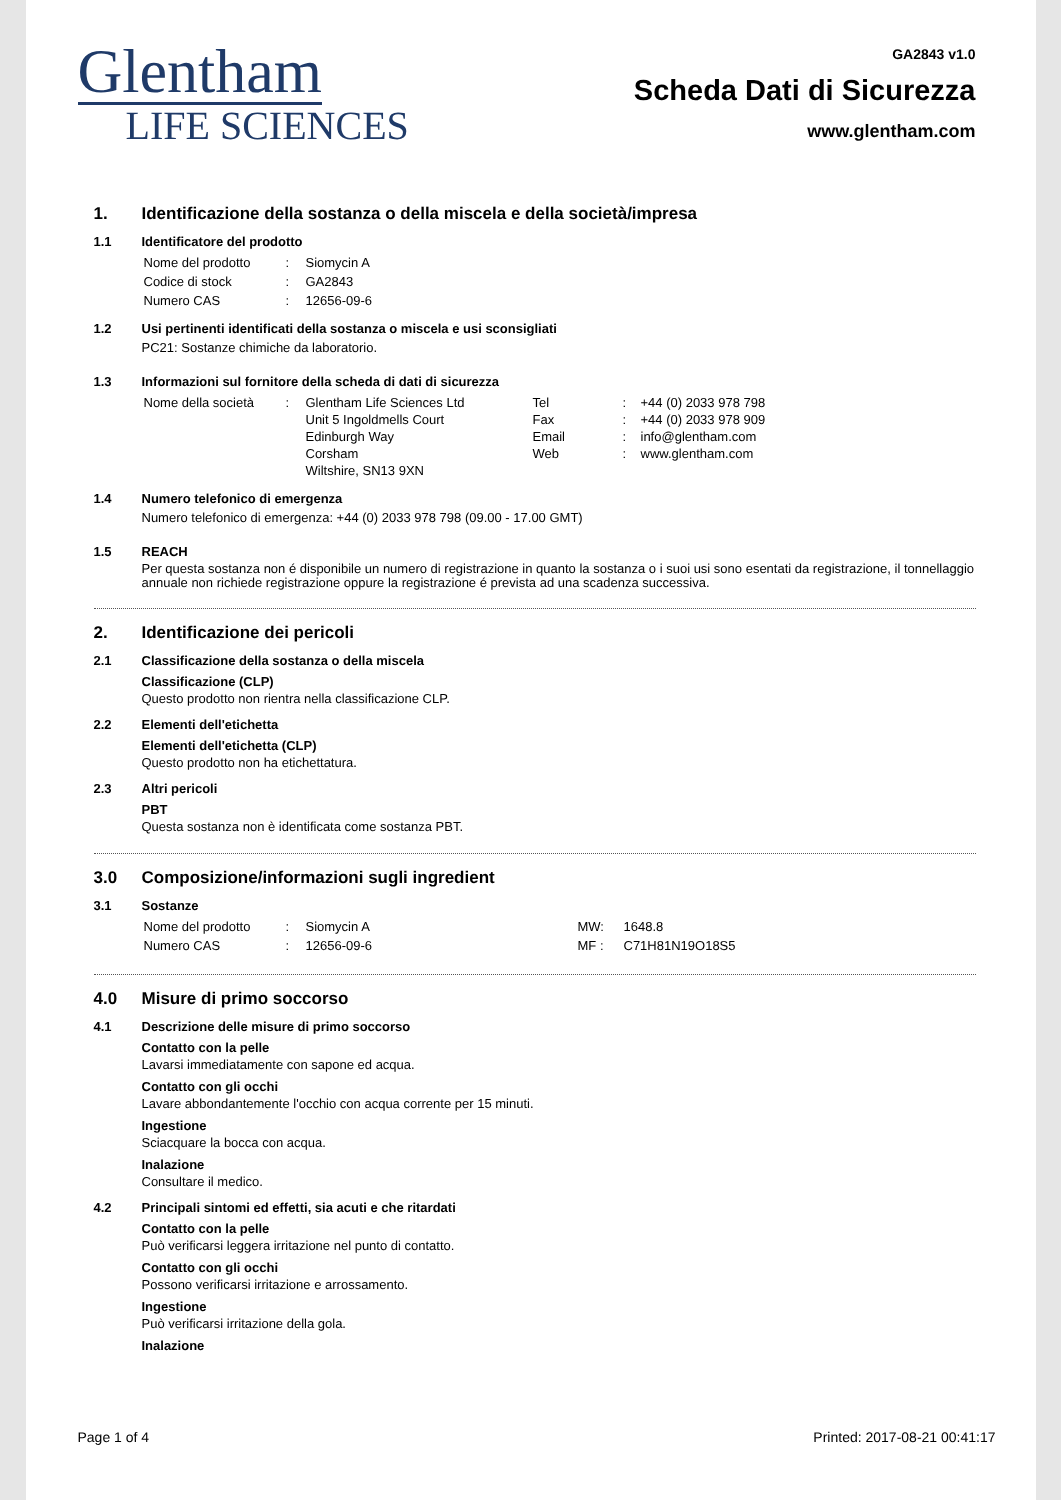Glentham
LIFE SCIENCES
GA2843 v1.0
Scheda Dati di Sicurezza
www.glentham.com
1. Identificazione della sostanza o della miscela e della società/impresa
1.1 Identificatore del prodotto
| Nome del prodotto | : | Siomycin A |
| Codice di stock | : | GA2843 |
| Numero CAS | : | 12656-09-6 |
1.2 Usi pertinenti identificati della sostanza o miscela e usi sconsigliati
PC21: Sostanze chimiche da laboratorio.
1.3 Informazioni sul fornitore della scheda di dati di sicurezza
| Nome della società | : | Glentham Life Sciences Ltd Unit 5 Ingoldmells Court Edinburgh Way Corsham Wiltshire, SN13 9XN | Tel Fax Email Web | : : : : | +44 (0) 2033 978 798 +44 (0) 2033 978 909 info@glentham.com www.glentham.com |
1.4 Numero telefonico di emergenza
Numero telefonico di emergenza: +44 (0) 2033 978 798 (09.00 - 17.00 GMT)
1.5 REACH
Per questa sostanza non é disponibile un numero di registrazione in quanto la sostanza o i suoi usi sono esentati da registrazione, il tonnellaggio annuale non richiede registrazione oppure la registrazione é prevista ad una scadenza successiva.
2. Identificazione dei pericoli
2.1 Classificazione della sostanza o della miscela
Classificazione (CLP)
Questo prodotto non rientra nella classificazione CLP.
2.2 Elementi dell'etichetta
Elementi dell'etichetta (CLP)
Questo prodotto non ha etichettatura.
2.3 Altri pericoli
PBT
Questa sostanza non è identificata come sostanza PBT.
3.0 Composizione/informazioni sugli ingredient
3.1 Sostanze
| Nome del prodotto | : | Siomycin A | MW: | 1648.8 |
| Numero CAS | : | 12656-09-6 | MF : | C71H81N19O18S5 |
4.0 Misure di primo soccorso
4.1 Descrizione delle misure di primo soccorso
Contatto con la pelle
Lavarsi immediatamente con sapone ed acqua.
Contatto con gli occhi
Lavare abbondantemente l'occhio con acqua corrente per 15 minuti.
Ingestione
Sciacquare la bocca con acqua.
Inalazione
Consultare il medico.
4.2 Principali sintomi ed effetti, sia acuti e che ritardati
Contatto con la pelle
Può verificarsi leggera irritazione nel punto di contatto.
Contatto con gli occhi
Possono verificarsi irritazione e arrossamento.
Ingestione
Può verificarsi irritazione della gola.
Inalazione
Page 1 of 4 Printed: 2017-08-21 00:41:17